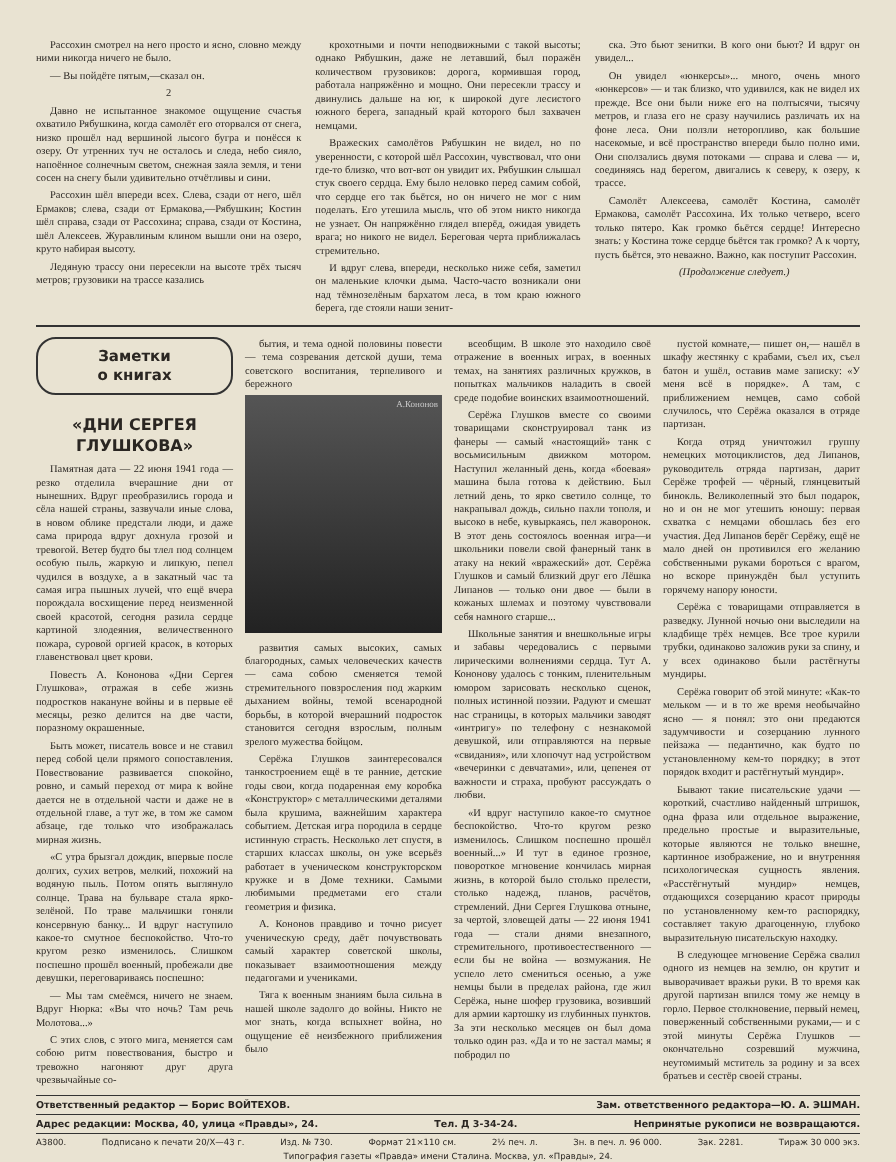Рассохин смотрел на него просто и ясно, словно между ними никогда ничего не было.
— Вы пойдёте пятым,—сказал он.
2
Давно не испытанное знакомое ощущение счастья охватило Рябушкина, когда самолёт его оторвался от снега, низко прошёл над вершиной лысого бугра и понёсся к озеру. От утренних туч не осталось и следа, небо сияло, напоённое солнечным светом, снежная заяла земля, и тени сосен на снегу были удивительно отчётливы и сини.
Рассохин шёл впереди всех. Слева, сзади от него, шёл Ермаков; слева, сзади от Ермакова,—Рябушкин; Костин шёл справа, сзади от Рассохина; справа, сзади от Костина, шёл Алексеев. Журавлиным клином вышли они на озеро, круто набирая высоту.
Ледяную трассу они пересекли на высоте трёх тысяч метров; грузовики на трассе казались
крохотными и почти неподвижными с такой высоты; однако Рябушкин, даже не летавший, был поражён количеством грузовиков: дорога, кормившая город, работала напряжённо и мощно. Они пересекли трассу и двинулись дальше на юг, к широкой дуге лесистого южного берега, западный край которого был захвачен немцами.
Вражеских самолётов Рябушкин не видел, но по уверенности, с которой шёл Рассохин, чувствовал, что они где-то близко, что вот-вот он увидит их. Рябушкин слышал стук своего сердца. Ему было неловко перед самим собой, что сердце его так бьётся, но он ничего не мог с ним поделать. Его утешила мысль, что об этом никто никогда не узнает. Он напряжённо глядел вперёд, ожидая увидеть врага; но никого не видел. Береговая черта приближалась стремительно.
И вдруг слева, впереди, несколько ниже себя, заметил он маленькие клочки дыма. Часто-часто возникали они над тёмнозелёным бархатом леса, в том краю южного берега, где стояли наши зенит-
ска. Это бьют зенитки. В кого они бьют? И вдруг он увидел...
Он увидел «юнкерсы»... много, очень много «юнкерсов» — и так близко, что удивился, как не видел их прежде. Все они были ниже его на полтысячи, тысячу метров, и глаза его не сразу научились различать их на фоне леса. Они ползли неторопливо, как большие насекомые, и всё пространство впереди было полно ими. Они сползались двумя потоками — справа и слева — и, соединяясь над берегом, двигались к северу, к озеру, к трассе.
Самолёт Алексеева, самолёт Костина, самолёт Ермакова, самолёт Рассохина. Их только четверо, всего только пятеро. Как громко бьётся сердце! Интересно знать: у Костина тоже сердце бьётся так громко? А к чорту, пусть бьётся, это неважно. Важно, как поступит Рассохин.
(Продолжение следует.)
Заметки
о книгах
«ДНИ СЕРГЕЯ ГЛУШКОВА»
Памятная дата — 22 июня 1941 года — резко отделила вчерашние дни от нынешних. Вдруг преобразились города и сёла нашей страны, зазвучали иные слова, в новом облике предстали люди, и даже сама природа вдруг дохнула грозой и тревогой. Ветер будто бы тлел под солнцем особую пыль, жаркую и липкую, пепел чудился в воздухе, а в закатный час та самая игра пышных лучей, что ещё вчера порождала восхищение перед неизменной своей красотой, сегодня разила сердце картиной злодеяния, величественного пожара, суровой оргией красок, в которых главенствовал цвет крови.
Повесть А. Кононова «Дни Сергея Глушкова», отражая в себе жизнь подростков накануне войны и в первые её месяцы, резко делится на две части, поразному окрашенные.
Быть может, писатель вовсе и не ставил перед собой цели прямого сопоставления. Повествование развивается спокойно, ровно, и самый переход от мира к войне дается не в отдельной части и даже не в отдельной главе, а тут же, в том же самом абзаце, где только что изображалась мирная жизнь.
«С утра брызгал дождик, впервые после долгих, сухих ветров, мелкий, похожий на водяную пыль. Потом опять выглянуло солнце. Трава на бульваре стала ярко-зелёной. По траве мальчишки гоняли консервную банку... И вдруг наступило какое-то смутное беспокойство. Что-то кругом резко изменилось. Слишком поспешно прошёл военный, пробежали две девушки, переговариваясь поспешно:
— Мы там смеёмся, ничего не знаем. Вдруг Нюрка: «Вы что ночь? Там речь Молотова...»
С этих слов, с этого мига, меняется сам собою ритм повествования, быстро и тревожно нагоняют друг друга чрезвычайные со-
бытия, и тема одной половины повести — тема созревания детской души, тема советского воспитания, терпеливого и бережного
А.Кононов
развития самых высоких, самых благородных, самых человеческих качеств — сама собою сменяется темой стремительного повзросления под жарким дыханием войны, темой всенародной борьбы, в которой вчерашний подросток становится сегодня взрослым, полным зрелого мужества бойцом.
Серёжа Глушков заинтересовался танкостроением ещё в те ранние, детские годы свои, когда подаренная ему коробка «Конструктор» с металлическими деталями была крушима, важнейшим характера событием. Детская игра породила в сердце истинную страсть. Несколько лет спустя, в старших классах школы, он уже всерьёз работает в ученическом конструкторском кружке и в Доме техники. Самыми любимыми предметами его стали геометрия и физика.
А. Кононов правдиво и точно рисует ученическую среду, даёт почувствовать самый характер советской школы, показывает взаимоотношения между педагогами и учениками.
Тяга к военным знаниям была сильна в нашей школе задолго до войны. Никто не мог знать, когда вспыхнет война, но ощущение её неизбежного приближения было
всеобщим. В школе это находило своё отражение в военных играх, в военных темах, на занятиях различных кружков, в попытках мальчиков наладить в своей среде подобие воинских взаимоотношений.
Серёжа Глушков вместе со своими товарищами сконструировал танк из фанеры — самый «настоящий» танк с восьмисильным движком мотором. Наступил желанный день, когда «боевая» машина была готова к действию. Был летний день, то ярко светило солнце, то накрапывал дождь, сильно пахли тополя, и высоко в небе, кувыркаясь, пел жаворонок. В этот день состоялось военная игра—и школьники повели свой фанерный танк в атаку на некий «вражеский» дот. Серёжа Глушков и самый близкий друг его Лёшка Липанов — только они двое — были в кожаных шлемах и поэтому чувствовали себя намного старше...
Школьные занятия и внешкольные игры и забавы чередовались с первыми лирическими волнениями сердца. Тут А. Кононову удалось с тонким, пленительным юмором зарисовать несколько сценок, полных истинной поэзии. Радуют и смешат нас страницы, в которых мальчики заводят «интригу» по телефону с незнакомой девушкой, или отправляются на первые «свидания», или хлопочут над устройством «вечеринки с девчатами», или, цепенея от важности и страха, пробуют рассуждать о любви.
«И вдруг наступило какое-то смутное беспокойство. Что-то кругом резко изменилось. Слишком поспешно прошёл военный...» И тут в единое грозное, повороткое мгновение кончилась мирная жизнь, в которой было столько прелести, столько надежд, планов, расчётов, стремлений. Дни Сергея Глушкова отныне, за чертой, зловещей даты — 22 июня 1941 года — стали днями внезапного, стремительного, противоестественного — если бы не война — возмужания. Не успело лето смениться осенью, а уже немцы были в пределах района, где жил Серёжа, ныне шофер грузовика, возивший для армии картошку из глубинных пунктов. За эти несколько месяцев он был дома только один раз. «Да и то не застал мамы; я побродил по
пустой комнате,— пишет он,— нашёл в шкафу жестянку с крабами, съел их, съел батон и ушёл, оставив маме записку: «У меня всё в порядке». А там, с приближением немцев, само собой случилось, что Серёжа оказался в отряде партизан.
Когда отряд уничтожил группу немецких мотоциклистов, дед Липанов, руководитель отряда партизан, дарит Серёже трофей — чёрный, глянцевитый бинокль. Великолепный это был подарок, но и он не мог утешить юношу: первая схватка с немцами обошлась без его участия. Дед Липанов берёг Серёжу, ещё не мало дней он противился его желанию собственными руками бороться с врагом, но вскоре принуждён был уступить горячему напору юности.
Серёжа с товарищами отправляется в разведку. Лунной ночью они выследили на кладбище трёх немцев. Все трое курили трубки, одинаково заложив руки за спину, и у всех одинаково были растёгнуты мундиры.
Серёжа говорит об этой минуте: «Как-то мельком — и в то же время необычайно ясно — я понял: это они предаются задумчивости и созерцанию лунного пейзажа — педантично, как будто по установленному кем-то порядку; в этот порядок входит и растёгнутый мундир».
Бывают такие писательские удачи — короткий, счастливо найденный штришок, одна фраза или отдельное выражение, предельно простые и выразительные, которые являются не только внешне, картинное изображение, но и внутренняя психологическая сущность явления. «Расстёгнутый мундир» немцев, отдающихся созерцанию красот природы по установленному кем-то распорядку, составляет такую драгоценную, глубоко выразительную писательскую находку.
В следующее мгновение Серёжа свалил одного из немцев на землю, он крутит и выворачивает вражьи руки. В то время как другой партизан впился тому же немцу в горло. Первое столкновение, первый немец, поверженный собственными руками,— и с этой минуты Серёжа Глушков — окончательно созревший мужчина, неутомимый мститель за родину и за всех братьев и сестёр своей страны.
Ответственный редактор — Борис ВОЙТЕХОВ. Зам. ответственного редактора—Ю. А. ЭШМАН.
Адрес редакции: Москва, 40, улица «Правды», 24. Тел. Д 3-34-24. Непринятые рукописи не возвращаются.
А3800. Подписано к печати 20/X—43 г. Изд. № 730. Формат 21×110 см. 2½ печ. л. Зн. в печ. л. 96 000. Зак. 2281. Тираж 30 000 экз.
Типография газеты «Правда» имени Сталина. Москва, ул. «Правды», 24.